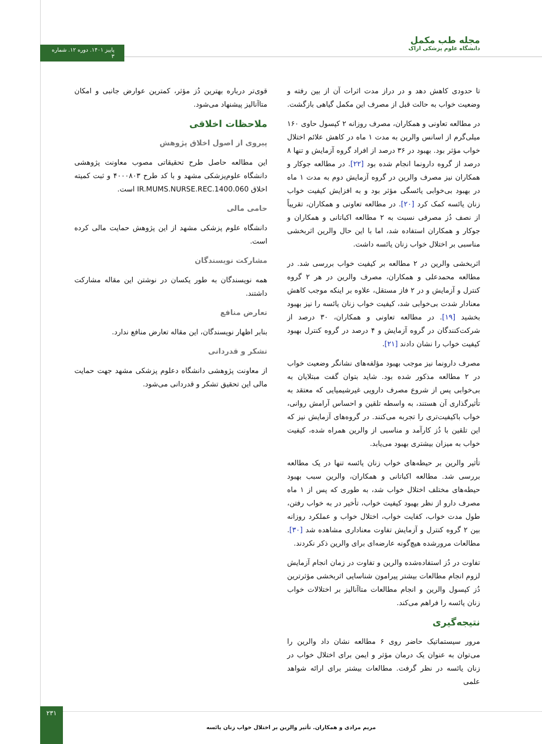مجله طب مکمل
دانشگاه علوم پزشکی اراک
پاییز ۱۴۰۱. دوره ۱۲. شماره ۳
تا حدودی کاهش دهد و در دراز مدت اثرات آن از بین رفته و وضعیت خواب به حالت قبل از مصرف این مکمل گیاهی بازگشت.
در مطالعه تعاونی و همکاران، مصرف روزانه ۲ کپسول حاوی ۱۶۰ میلی‌گرم از اسانس والرین به مدت ۱ ماه در کاهش علائم اختلال خواب مؤثر بود. بهبود در ۳۶ درصد از افراد گروه آزمایش و تنها ۸ درصد از گروه دارونما انجام شده بود [۲۲]. در مطالعه جوکار و همکاران نیز مصرف والرین در گروه آزمایش دوم به مدت ۱ ماه در بهبود بی‌خوابی یائسگی مؤثر بود و به افزایش کیفیت خواب زنان یائسه کمک کرد [۲۰]. در مطالعه تعاونی و همکاران، تقریباً از نصف دُز مصرفی نسبت به ۲ مطالعه اکباتانی و همکاران و جوکار و همکاران استفاده شد، اما با این حال والرین اثربخشی مناسبی بر اختلال خواب زنان یائسه داشت.
اثربخشی والرین در ۲ مطالعه بر کیفیت خواب بررسی شد. در مطالعه محمدعلی و همکاران، مصرف والرین در هر ۲ گروه کنترل و آزمایش و در ۲ فاز مستقل، علاوه بر اینکه موجب کاهش معنادار شدت بی‌خوابی شد، کیفیت خواب زنان یائسه را نیز بهبود بخشید [۱۹]. در مطالعه تعاونی و همکاران، ۳۰ درصد از شرکت‌کنندگان در گروه آزمایش و ۴ درصد در گروه کنترل بهبود کیفیت خواب را نشان دادند [۲۱].
مصرف دارونما نیز موجب بهبود مؤلفه‌های نشانگر وضعیت خواب در ۲ مطالعه مذکور شده بود. شاید بتوان گفت مبتلایان به بی‌خوابی پس از شروع مصرف دارویی غیرشیمیایی که معتقد به تأثیرگذاری آن هستند، به واسطه تلقین و احساس آرامش روانی، خواب باکیفیت‌تری را تجربه می‌کنند. در گروه‌های آزمایش نیز که این تلقین با دُز کارآمد و مناسبی از والرین همراه شده، کیفیت خواب به میزان بیشتری بهبود می‌یابد.
تأثیر والرین بر حیطه‌های خواب زنان یائسه تنها در یک مطالعه بررسی شد. مطالعه اکباتانی و همکاران، والرین سبب بهبود حیطه‌های مختلف اختلال خواب شد، به طوری که پس از ۱ ماه مصرف دارو از نظر بهبود کیفیت خواب، تأخیر در به خواب رفتن، طول مدت خواب، کفایت خواب، اختلال خواب و عملکرد روزانه بین ۲ گروه کنترل و آزمایش تفاوت معناداری مشاهده شد [۳۰]. مطالعات مرورشده هیچ‌گونه عارضه‌ای برای والرین ذکر نکردند.
تفاوت در دُز استفاده‌شده والرین و تفاوت در زمان انجام آزمایش لزوم انجام مطالعات بیشتر پیرامون شناسایی اثربخشی مؤثرترین دُز کپسول والرین و انجام مطالعات متاآنالیز بر اختلالات خواب زنان یائسه را فراهم می‌کند.
نتیجه‌گیری
مرور سیستماتیک حاضر روی ۶ مطالعه نشان داد والرین را می‌توان به عنوان یک درمان مؤثر و ایمن برای اختلال خواب در زنان یائسه در نظر گرفت. مطالعات بیشتر برای ارائه شواهد علمی
قوی‌تر درباره بهترین دُز مؤثر، کمترین عوارض جانبی و امکان متاآنالیز پیشنهاد می‌شود.
ملاحظات اخلاقی
پیروی از اصول اخلاق پژوهش
این مطالعه حاصل طرح تحقیقاتی مصوب معاونت پژوهشی دانشگاه علوم‌پزشکی مشهد و با کد طرح ۴۰۰۰۸۰۳ و ثبت کمیته اخلاق IR.MUMS.NURSE.REC.1400.060 است.
حامی مالی
دانشگاه علوم پزشکی مشهد از این پژوهش حمایت مالی کرده است.
مشارکت نویسندگان
همه نویسندگان به طور یکسان در نوشتن این مقاله مشارکت داشتند.
تعارض منافع
بنابر اظهار نویسندگان، این مقاله تعارض منافع ندارد.
تشکر و قدردانی
از معاونت پژوهشی دانشگاه دعلوم پزشکی مشهد جهت حمایت مالی این تحقیق تشکر و قدردانی می‌شود.
۲۳۱
مریم مرادی و همکاران. تأثیر والرین بر اختلال خواب زنان یائسه